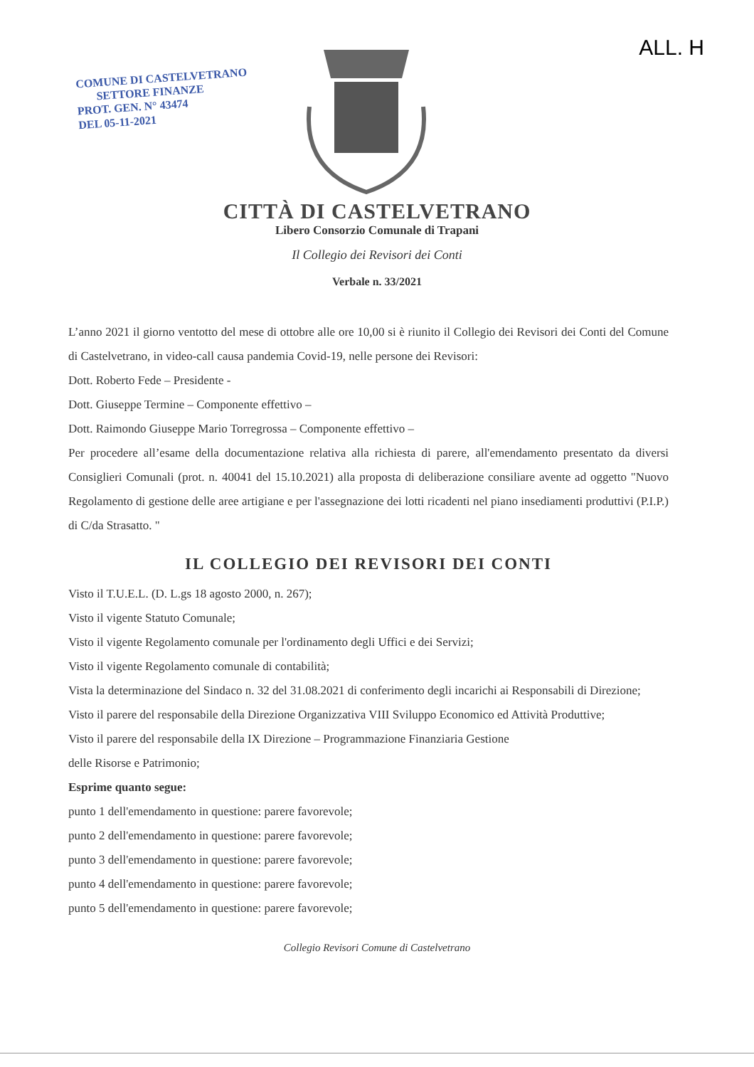ALL. H
COMUNE DI CASTELVETRANO
SETTORE FINANZE
PROT. GEN. N° 43474
DEL 05-11-2021
CITTÀ DI CASTELVETRANO
Libero Consorzio Comunale di Trapani
Il Collegio dei Revisori dei Conti
Verbale n. 33/2021
L’anno 2021 il giorno ventotto del mese di ottobre alle ore 10,00 si è riunito il Collegio dei Revisori dei Conti del Comune di Castelvetrano, in video-call causa pandemia Covid-19, nelle persone dei Revisori:
Dott. Roberto Fede – Presidente -
Dott. Giuseppe Termine – Componente effettivo –
Dott. Raimondo Giuseppe Mario Torregrossa – Componente effettivo –
Per procedere all’esame della documentazione relativa alla richiesta di parere, all'emendamento presentato da diversi Consiglieri Comunali (prot. n. 40041 del 15.10.2021) alla proposta di deliberazione consiliare avente ad oggetto "Nuovo Regolamento di gestione delle aree artigiane e per l'assegnazione dei lotti ricadenti nel piano insediamenti produttivi (P.I.P.) di C/da Strasatto. "
IL COLLEGIO DEI REVISORI DEI CONTI
Visto il T.U.E.L. (D. L.gs 18 agosto 2000, n. 267);
Visto il vigente Statuto Comunale;
Visto il vigente Regolamento comunale per l'ordinamento degli Uffici e dei Servizi;
Visto il vigente Regolamento comunale di contabilità;
Vista la determinazione del Sindaco n. 32 del 31.08.2021 di conferimento degli incarichi ai Responsabili di Direzione;
Visto il parere del responsabile della Direzione Organizzativa VIII Sviluppo Economico ed Attività Produttive;
Visto il parere del responsabile della IX Direzione – Programmazione Finanziaria Gestione
delle Risorse e Patrimonio;
Esprime quanto segue:
punto 1 dell'emendamento in questione: parere favorevole;
punto 2 dell'emendamento in questione: parere favorevole;
punto 3 dell'emendamento in questione: parere favorevole;
punto 4 dell'emendamento in questione: parere favorevole;
punto 5 dell'emendamento in questione: parere favorevole;
Collegio Revisori Comune di Castelvetrano